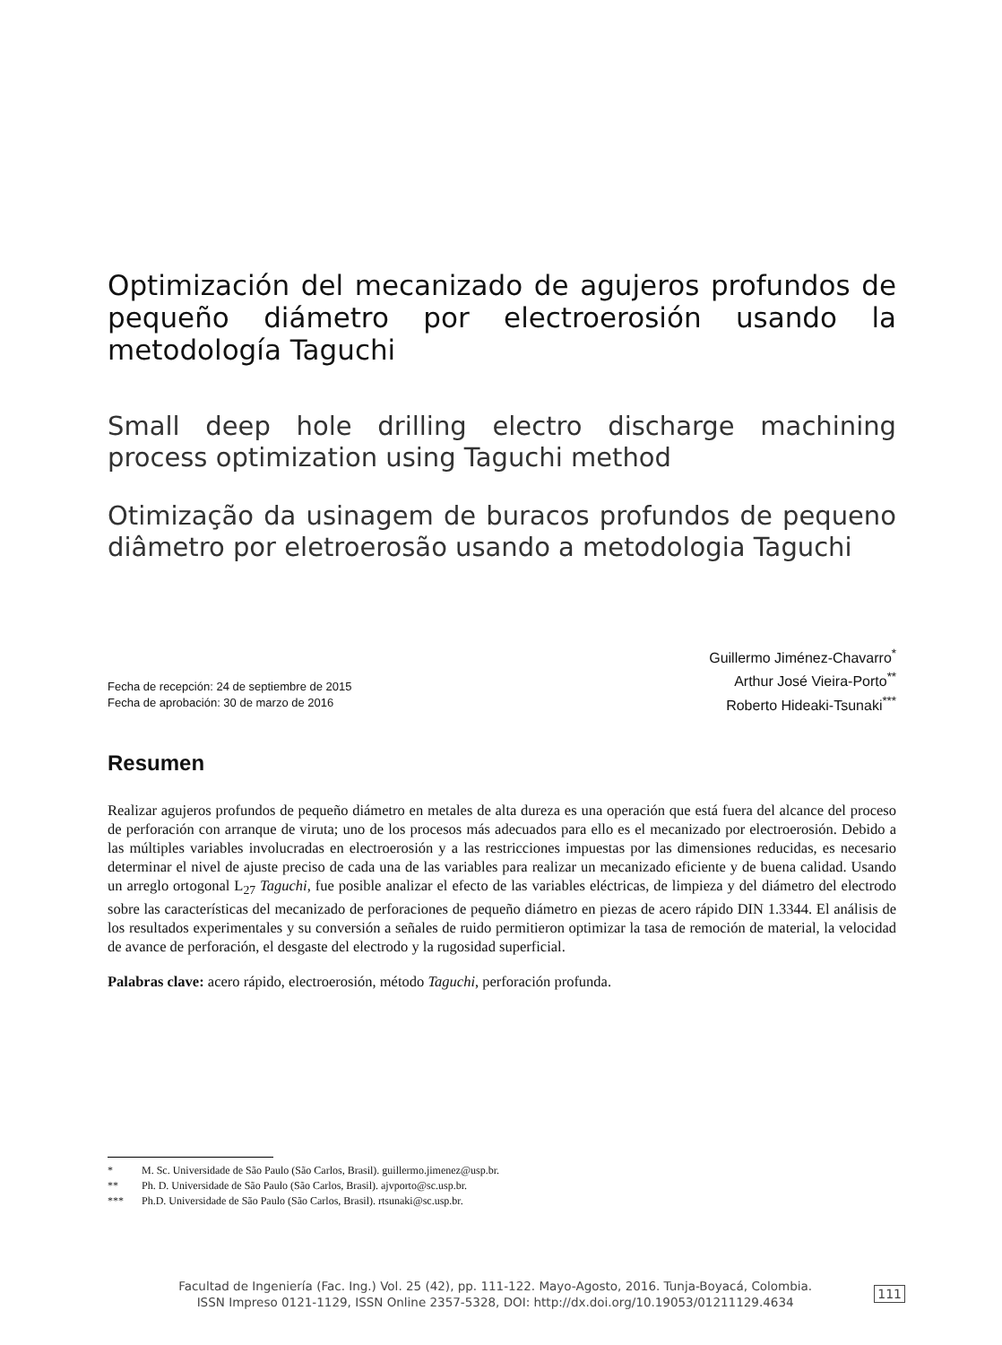Optimización del mecanizado de agujeros profundos de pequeño diámetro por electroerosión usando la metodología Taguchi
Small deep hole drilling electro discharge machining process optimization using Taguchi method
Otimização da usinagem de buracos profundos de pequeno diâmetro por eletroerosão usando a metodologia Taguchi
Fecha de recepción: 24 de septiembre de 2015
Fecha de aprobación: 30 de marzo de 2016
Guillermo Jiménez-Chavarro<sup>*</sup>
Arthur José Vieira-Porto<sup>**</sup>
Roberto Hideaki-Tsunaki<sup>***</sup>
Resumen
Realizar agujeros profundos de pequeño diámetro en metales de alta dureza es una operación que está fuera del alcance del proceso de perforación con arranque de viruta; uno de los procesos más adecuados para ello es el mecanizado por electroerosión. Debido a las múltiples variables involucradas en electroerosión y a las restricciones impuestas por las dimensiones reducidas, es necesario determinar el nivel de ajuste preciso de cada una de las variables para realizar un mecanizado eficiente y de buena calidad. Usando un arreglo ortogonal L<sub>27</sub> Taguchi, fue posible analizar el efecto de las variables eléctricas, de limpieza y del diámetro del electrodo sobre las características del mecanizado de perforaciones de pequeño diámetro en piezas de acero rápido DIN 1.3344. El análisis de los resultados experimentales y su conversión a señales de ruido permitieron optimizar la tasa de remoción de material, la velocidad de avance de perforación, el desgaste del electrodo y la rugosidad superficial.
Palabras clave: acero rápido, electroerosión, método Taguchi, perforación profunda.
* M. Sc. Universidade de São Paulo (São Carlos, Brasil). guillermo.jimenez@usp.br.
** Ph. D. Universidade de São Paulo (São Carlos, Brasil). ajvporto@sc.usp.br.
*** Ph.D. Universidade de São Paulo (São Carlos, Brasil). rtsunaki@sc.usp.br.
Facultad de Ingeniería (Fac. Ing.) Vol. 25 (42), pp. 111-122. Mayo-Agosto, 2016. Tunja-Boyacá, Colombia.
ISSN Impreso 0121-1129, ISSN Online 2357-5328, DOI: http://dx.doi.org/10.19053/01211129.4634
111